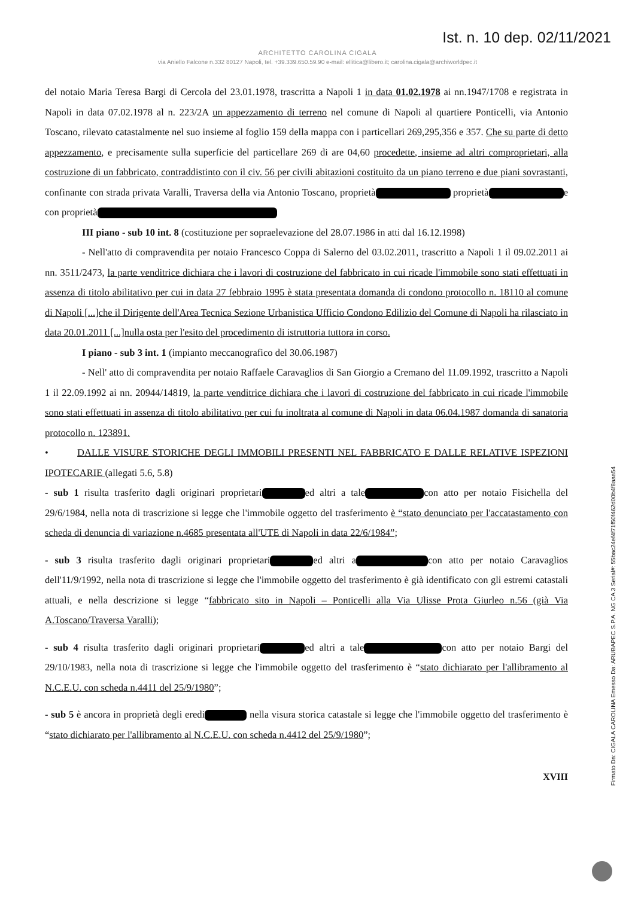Ist. n. 10 dep. 02/11/2021
ARCHITETTO CAROLINA CIGALA
via Aniello Falcone n.332 80127 Napoli, tel. +39.339.650.59.90 e-mail: ellitica@libero.it; carolina.cigala@archiworldpec.it
del notaio Maria Teresa Bargi di Cercola del 23.01.1978, trascritta a Napoli 1 in data 01.02.1978 ai nn.1947/1708 e registrata in Napoli in data 07.02.1978 al n. 223/2A un appezzamento di terreno nel comune di Napoli al quartiere Ponticelli, via Antonio Toscano, rilevato catastalmente nel suo insieme al foglio 159 della mappa con i particellari 269,295,356 e 357. Che su parte di detto appezzamento, e precisamente sulla superficie del particellare 269 di are 04,60 procedette, insieme ad altri comproprietari, alla costruzione di un fabbricato, contraddistinto con il civ. 56 per civili abitazioni costituito da un piano terreno e due piani sovrastanti, confinante con strada privata Varalli, Traversa della via Antonio Toscano, proprietà proprietà e con proprietà
III piano - sub 10 int. 8 (costituzione per sopraelevazione del 28.07.1986 in atti dal 16.12.1998)
- Nell'atto di compravendita per notaio Francesco Coppa di Salerno del 03.02.2011, trascritto a Napoli 1 il 09.02.2011 ai nn. 3511/2473, la parte venditrice dichiara che i lavori di costruzione del fabbricato in cui ricade l'immobile sono stati effettuati in assenza di titolo abilitativo per cui in data 27 febbraio 1995 è stata presentata domanda di condono protocollo n. 18110 al comune di Napoli [...]che il Dirigente dell'Area Tecnica Sezione Urbanistica Ufficio Condono Edilizio del Comune di Napoli ha rilasciato in data 20.01.2011 [...]nulla osta per l'esito del procedimento di istruttoria tuttora in corso.
I piano - sub 3 int. 1 (impianto meccanografico del 30.06.1987)
- Nell' atto di compravendita per notaio Raffaele Caravaglios di San Giorgio a Cremano del 11.09.1992, trascritto a Napoli 1 il 22.09.1992 ai nn. 20944/14819, la parte venditrice dichiara che i lavori di costruzione del fabbricato in cui ricade l'immobile sono stati effettuati in assenza di titolo abilitativo per cui fu inoltrata al comune di Napoli in data 06.04.1987 domanda di sanatoria protocollo n. 123891.
• DALLE VISURE STORICHE DEGLI IMMOBILI PRESENTI NEL FABBRICATO E DALLE RELATIVE ISPEZIONI IPOTECARIE (allegati 5.6, 5.8)
- sub 1 risulta trasferito dagli originari proprietari ed altri a tale con atto per notaio Fisichella del 29/6/1984, nella nota di trascrizione si legge che l'immobile oggetto del trasferimento è “stato denunciato per l'accatastamento con scheda di denuncia di variazione n.4685 presentata all'UTE di Napoli in data 22/6/1984”;
- sub 3 risulta trasferito dagli originari proprietari ed altri a con atto per notaio Caravaglios dell'11/9/1992, nella nota di trascrizione si legge che l'immobile oggetto del trasferimento è già identificato con gli estremi catastali attuali, e nella descrizione si legge “fabbricato sito in Napoli – Ponticelli alla Via Ulisse Prota Giurleo n.56 (già Via A.Toscano/Traversa Varalli);
- sub 4 risulta trasferito dagli originari proprietari ed altri a tale con atto per notaio Bargi del 29/10/1983, nella nota di trascrizione si legge che l'immobile oggetto del trasferimento è “stato dichiarato per l'allibramento al N.C.E.U. con scheda n.4411 del 25/9/1980”;
- sub 5 è ancora in proprietà degli eredi nella visura storica catastale si legge che l'immobile oggetto del trasferimento è “stato dichiarato per l'allibramento al N.C.E.U. con scheda n.4412 del 25/9/1980”;
XVIII
Firmato Da: CIGALA CAROLINA Emesso Da: ARUBAPEC S.P.A. NG CA 3 Serial#: 55bac24ef4f71f50f462d00b4f8aaa54